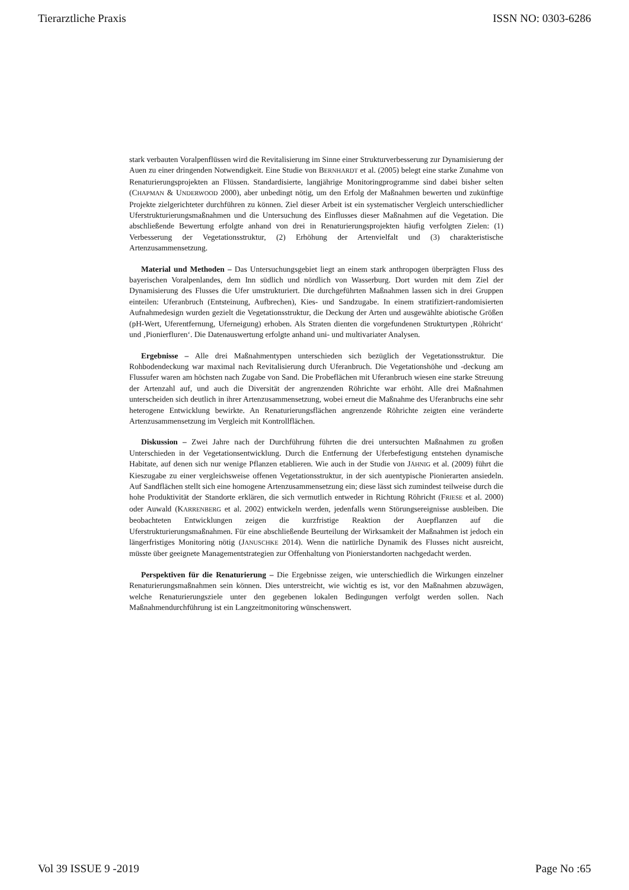Tierarztliche Praxis ISSN NO: 0303-6286
stark verbauten Voralpenflüssen wird die Revitalisierung im Sinne einer Strukturverbesserung zur Dynamisierung der Auen zu einer dringenden Notwendigkeit. Eine Studie von BERNHARDT et al. (2005) belegt eine starke Zunahme von Renaturierungsprojekten an Flüssen. Standardisierte, langjährige Monitoringprogramme sind dabei bisher selten (CHAPMAN & UNDERWOOD 2000), aber unbedingt nötig, um den Erfolg der Maßnahmen bewerten und zukünftige Projekte zielgerichteter durchführen zu können. Ziel dieser Arbeit ist ein systematischer Vergleich unterschiedlicher Uferstrukturierungsmaßnahmen und die Untersuchung des Einflusses dieser Maßnahmen auf die Vegetation. Die abschließende Bewertung erfolgte anhand von drei in Renaturierungsprojekten häufig verfolgten Zielen: (1) Verbesserung der Vegetationsstruktur, (2) Erhöhung der Artenvielfalt und (3) charakteristische Artenzusammensetzung.
Material und Methoden – Das Untersuchungsgebiet liegt an einem stark anthropogen überprägten Fluss des bayerischen Voralpenlandes, dem Inn südlich und nördlich von Wasserburg. Dort wurden mit dem Ziel der Dynamisierung des Flusses die Ufer umstrukturiert. Die durchgeführten Maßnahmen lassen sich in drei Gruppen einteilen: Uferanbruch (Entsteinung, Aufbrechen), Kies- und Sandzugabe. In einem stratifiziert-randomisierten Aufnahmedesign wurden gezielt die Vegetationsstruktur, die Deckung der Arten und ausgewählte abiotische Größen (pH-Wert, Uferentfernung, Uferneigung) erhoben. Als Straten dienten die vorgefundenen Strukturtypen ‚Röhricht‘ und ‚Pionierfluren‘. Die Datenauswertung erfolgte anhand uni- und multivariater Analysen.
Ergebnisse – Alle drei Maßnahmentypen unterschieden sich bezüglich der Vegetationsstruktur. Die Rohbodendeckung war maximal nach Revitalisierung durch Uferanbruch. Die Vegetationshöhe und -deckung am Flussufer waren am höchsten nach Zugabe von Sand. Die Probeflächen mit Uferanbruch wiesen eine starke Streuung der Artenzahl auf, und auch die Diversität der angrenzenden Röhrichte war erhöht. Alle drei Maßnahmen unterscheiden sich deutlich in ihrer Artenzusammensetzung, wobei erneut die Maßnahme des Uferanbruchs eine sehr heterogene Entwicklung bewirkte. An Renaturierungsflächen angrenzende Röhrichte zeigten eine veränderte Artenzusammensetzung im Vergleich mit Kontrollflächen.
Diskussion – Zwei Jahre nach der Durchführung führten die drei untersuchten Maßnahmen zu großen Unterschieden in der Vegetationsentwicklung. Durch die Entfernung der Uferbefestigung entstehen dynamische Habitate, auf denen sich nur wenige Pflanzen etablieren. Wie auch in der Studie von JÄHNIG et al. (2009) führt die Kieszugabe zu einer vergleichsweise offenen Vegetationsstruktur, in der sich auentypische Pionierarten ansiedeln. Auf Sandflächen stellt sich eine homogene Artenzusammensetzung ein; diese lässt sich zumindest teilweise durch die hohe Produktivität der Standorte erklären, die sich vermutlich entweder in Richtung Röhricht (FRIESE et al. 2000) oder Auwald (KARRENBERG et al. 2002) entwickeln werden, jedenfalls wenn Störungsereignisse ausbleiben. Die beobachteten Entwicklungen zeigen die kurzfristige Reaktion der Auepflanzen auf die Uferstrukturierungsmaßnahmen. Für eine abschließende Beurteilung der Wirksamkeit der Maßnahmen ist jedoch ein längerfristiges Monitoring nötig (JANUSCHKE 2014). Wenn die natürliche Dynamik des Flusses nicht ausreicht, müsste über geeignete Managementstrategien zur Offenhaltung von Pionierstandorten nachgedacht werden.
Perspektiven für die Renaturierung – Die Ergebnisse zeigen, wie unterschiedlich die Wirkungen einzelner Renaturierungsmaßnahmen sein können. Dies unterstreicht, wie wichtig es ist, vor den Maßnahmen abzuwägen, welche Renaturierungsziele unter den gegebenen lokalen Bedingungen verfolgt werden sollen. Nach Maßnahmendurchführung ist ein Langzeitmonitoring wünschenswert.
Vol 39 ISSUE 9 -2019 Page No :65